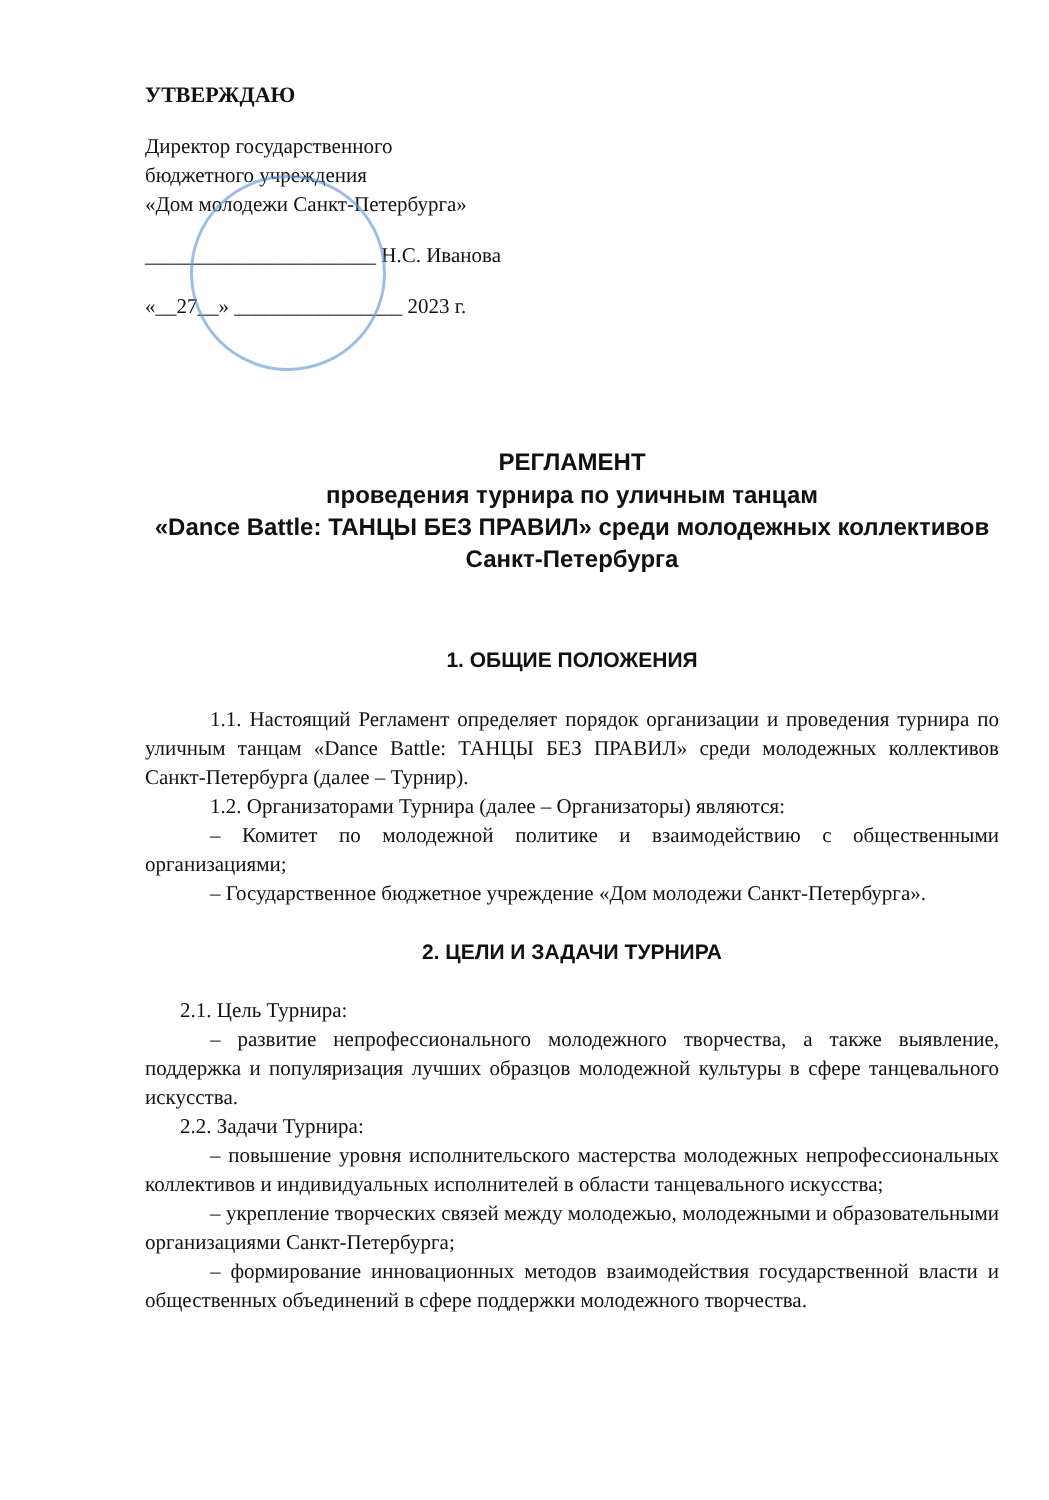УТВЕРЖДАЮ
Директор государственного
бюджетного учреждения
«Дом молодежи Санкт-Петербурга»
______________________ Н.С. Иванова
«__27__» ________________ 2023 г.
РЕГЛАМЕНТ
проведения турнира по уличным танцам
«Dance Battle: ТАНЦЫ БЕЗ ПРАВИЛ» среди молодежных коллективов
Санкт-Петербурга
1. ОБЩИЕ ПОЛОЖЕНИЯ
1.1. Настоящий Регламент определяет порядок организации и проведения турнира по уличным танцам «Dance Battle: ТАНЦЫ БЕЗ ПРАВИЛ» среди молодежных коллективов Санкт-Петербурга (далее – Турнир).
1.2. Организаторами Турнира (далее – Организаторы) являются:
– Комитет по молодежной политике и взаимодействию с общественными организациями;
– Государственное бюджетное учреждение «Дом молодежи Санкт-Петербурга».
2. ЦЕЛИ И ЗАДАЧИ ТУРНИРА
2.1. Цель Турнира:
– развитие непрофессионального молодежного творчества, а также выявление, поддержка и популяризация лучших образцов молодежной культуры в сфере танцевального искусства.
2.2. Задачи Турнира:
– повышение уровня исполнительского мастерства молодежных непрофессиональных коллективов и индивидуальных исполнителей в области танцевального искусства;
– укрепление творческих связей между молодежью, молодежными и образовательными организациями Санкт-Петербурга;
– формирование инновационных методов взаимодействия государственной власти и общественных объединений в сфере поддержки молодежного творчества.